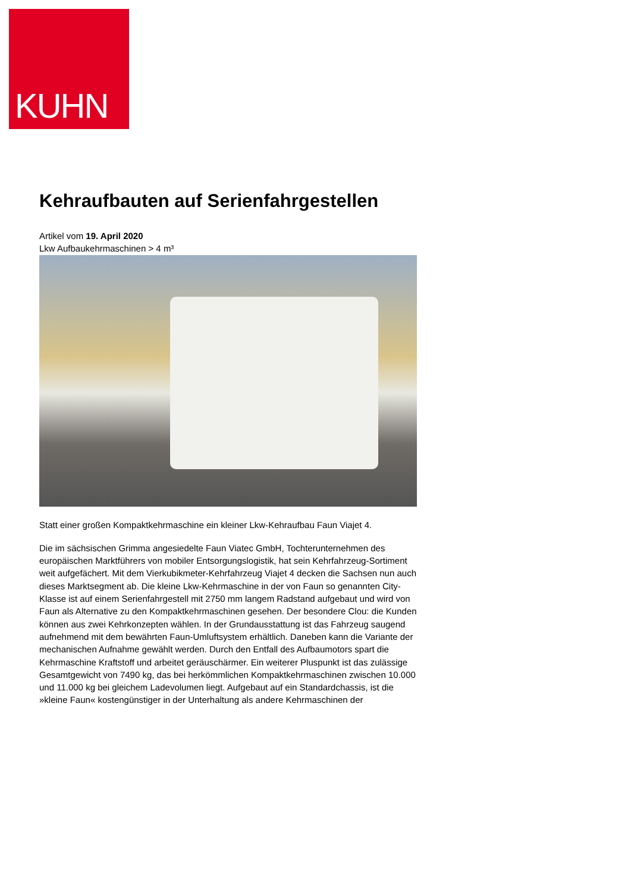KUHN
Kehraufbauten auf Serienfahrgestellen
Artikel vom 19. April 2020
Lkw Aufbaukehrmaschinen > 4 m³
Statt einer großen Kompaktkehrmaschine ein kleiner Lkw-Kehraufbau Faun Viajet 4.
Die im sächsischen Grimma angesiedelte Faun Viatec GmbH, Tochterunternehmen des europäischen Marktführers von mobiler Entsorgungslogistik, hat sein Kehrfahrzeug-Sortiment weit aufgefächert. Mit dem Vierkubikmeter-Kehrfahrzeug Viajet 4 decken die Sachsen nun auch dieses Marktsegment ab. Die kleine Lkw-Kehrmaschine in der von Faun so genannten City-Klasse ist auf einem Serienfahrgestell mit 2750 mm langem Radstand aufgebaut und wird von Faun als Alternative zu den Kompaktkehrmaschinen gesehen. Der besondere Clou: die Kunden können aus zwei Kehrkonzepten wählen. In der Grundausstattung ist das Fahrzeug saugend aufnehmend mit dem bewährten Faun-Umluftsystem erhältlich. Daneben kann die Variante der mechanischen Aufnahme gewählt werden. Durch den Entfall des Aufbaumotors spart die Kehrmaschine Kraftstoff und arbeitet geräuschärmer. Ein weiterer Pluspunkt ist das zulässige Gesamtgewicht von 7490 kg, das bei herkömmlichen Kompaktkehrmaschinen zwischen 10.000 und 11.000 kg bei gleichem Ladevolumen liegt. Aufgebaut auf ein Standardchassis, ist die »kleine Faun« kostengünstiger in der Unterhaltung als andere Kehrmaschinen der